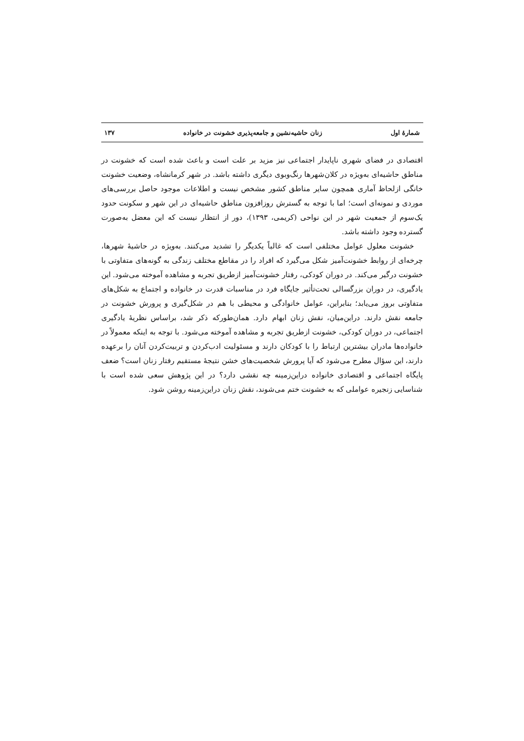شمارهٔ اول زنان حاشیه‌نشین و جامعه‌پذیری خشونت در خانواده ۱۳۷
اقتصادی در فضای شهری ناپایدار اجتماعی نیز مزید بر علت است و باعث شده است که خشونت در مناطق حاشیه‌ای به‌ویژه در کلان‌شهرها رنگ‌وبوی دیگری داشته باشد. در شهر کرمانشاه، وضعیت خشونت خانگی ازلحاظ آماری همچون سایر مناطق کشور مشخص نیست و اطلاعات موجود حاصل بررسی‌های موردی و نمونه‌ای است؛ اما با توجه به گسترش روزافزون مناطق حاشیه‌ای در این شهر و سکونت حدود یک‌سوم از جمعیت شهر در این نواحی (کریمی، ۱۳۹۳)، دور از انتظار نیست که این معضل به‌صورت گسترده وجود داشته باشد.
خشونت معلول عوامل مختلفی است که غالباً یکدیگر را تشدید می‌کنند. به‌ویژه در حاشیهٔ شهرها، چرخه‌ای از روابط خشونت‌آمیز شکل می‌گیرد که افراد را در مقاطع مختلف زندگی به گونه‌های متفاوتی با خشونت درگیر می‌کند. در دوران کودکی، رفتار خشونت‌آمیز ازطریق تجربه و مشاهده آموخته می‌شود. این یادگیری، در دوران بزرگسالی تحت‌تأثیر جایگاه فرد در مناسبات قدرت در خانواده و اجتماع به شکل‌های متفاوتی بروز می‌یابد؛ بنابراین، عوامل خانوادگی و محیطی با هم در شکل‌گیری و پرورش خشونت در جامعه نقش دارند. دراین‌میان، نقش زنان ابهام دارد. همان‌طورکه ذکر شد، براساس نظریهٔ یادگیری اجتماعی، در دوران کودکی، خشونت ازطریق تجربه و مشاهده آموخته می‌شود. با توجه به اینکه معمولاً در خانواده‌ها مادران بیشترین ارتباط را با کودکان دارند و مسئولیت ادب‌کردن و تربیت‌کردن آنان را برعهده دارند، این سؤال مطرح می‌شود که آیا پرورش شخصیت‌های خشن نتیجهٔ مستقیم رفتار زنان است؟ ضعف پایگاه اجتماعی و اقتصادی خانواده دراین‌زمینه چه نقشی دارد؟ در این پژوهش سعی شده است با شناسایی زنجیره عواملی که به خشونت ختم می‌شوند، نقش زنان دراین‌زمینه روشن شود.